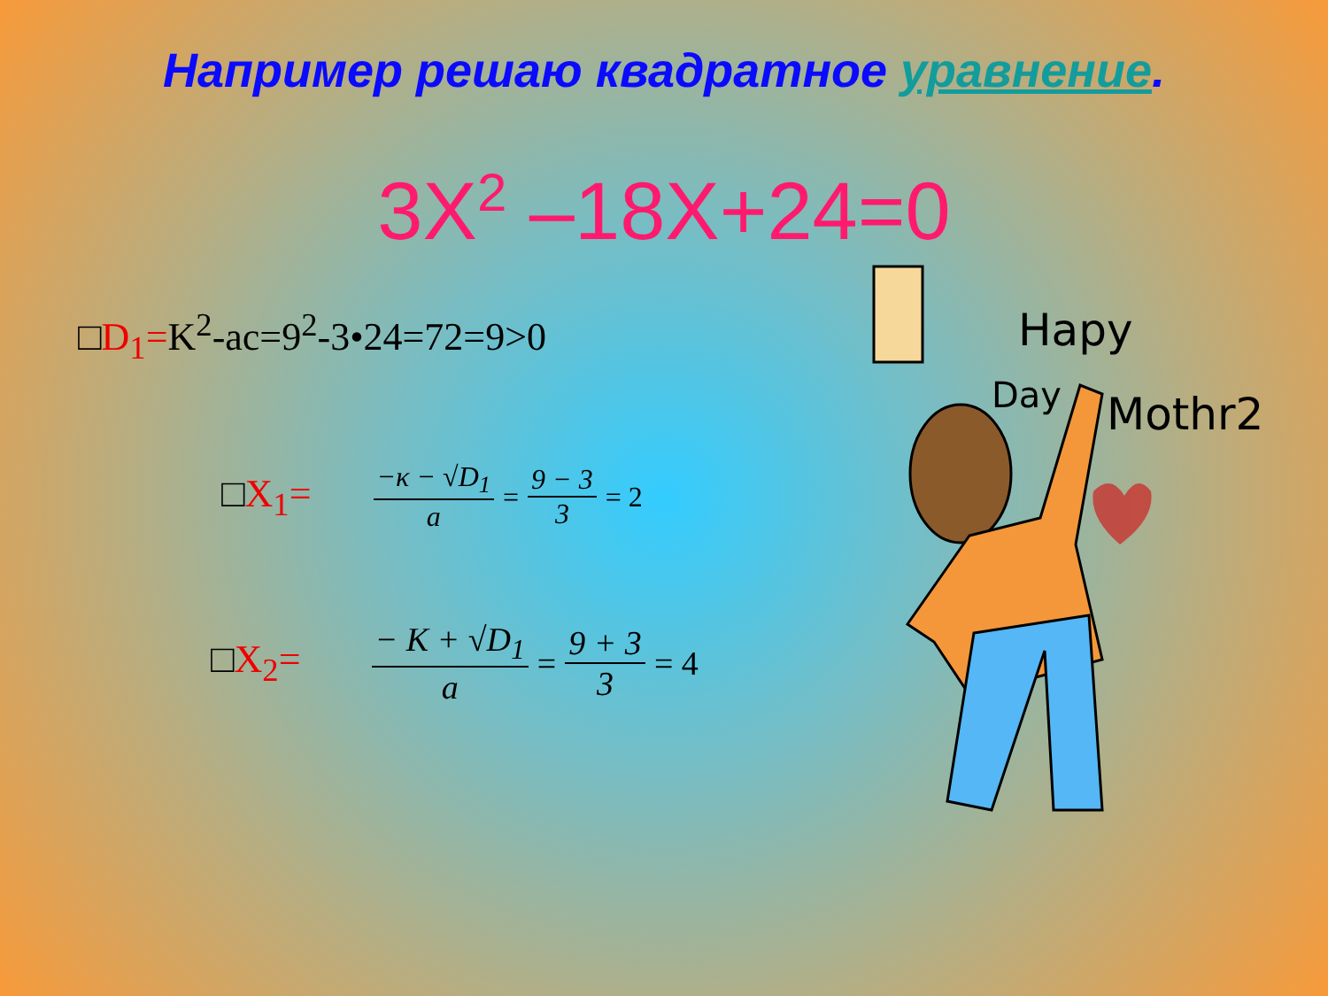Например решаю квадратное уравнение.
3X<sup>2</sup> –18X+24=0
□D<sub>1</sub>=K<sup>2</sup>-ac=9<sup>2</sup>-3•24=72=9>0
□X<sub>1</sub>= −κ − √D<sub>1</sub> a = 9 − 3 3 = 2
□X<sub>2</sub>= − K + √D<sub>1</sub> a = 9 + 3 3 = 4
Hapy
Day
Mothr2